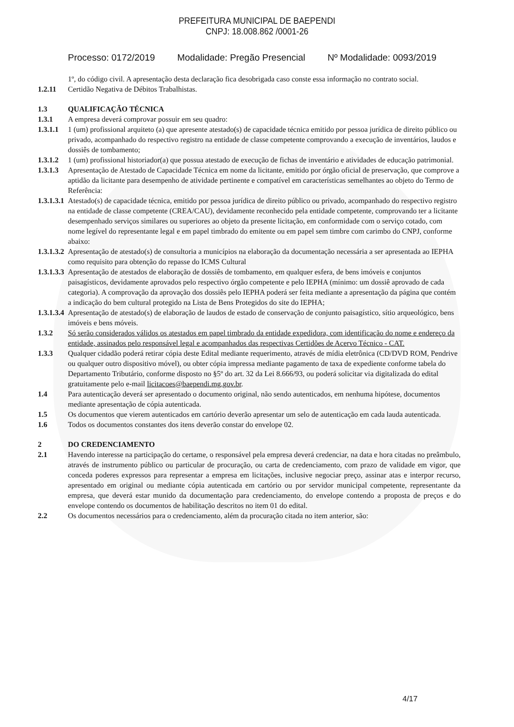PREFEITURA MUNICIPAL DE BAEPENDI
CNPJ: 18.008.862 /0001-26
Processo: 0172/2019 Modalidade: Pregão Presencial Nº Modalidade: 0093/2019
1º, do código civil. A apresentação desta declaração fica desobrigada caso conste essa informação no contrato social.
1.2.11 Certidão Negativa de Débitos Trabalhistas.
1.3 QUALIFICAÇÃO TÉCNICA
1.3.1 A empresa deverá comprovar possuir em seu quadro:
1.3.1.1 1 (um) profissional arquiteto (a) que apresente atestado(s) de capacidade técnica emitido por pessoa jurídica de direito público ou privado, acompanhado do respectivo registro na entidade de classe competente comprovando a execução de inventários, laudos e dossiês de tombamento;
1.3.1.2 1 (um) profissional historiador(a) que possua atestado de execução de fichas de inventário e atividades de educação patrimonial.
1.3.1.3 Apresentação de Atestado de Capacidade Técnica em nome da licitante, emitido por órgão oficial de preservação, que comprove a aptidão da licitante para desempenho de atividade pertinente e compatível em características semelhantes ao objeto do Termo de Referência:
1.3.1.3.1 Atestado(s) de capacidade técnica, emitido por pessoa jurídica de direito público ou privado, acompanhado do respectivo registro na entidade de classe competente (CREA/CAU), devidamente reconhecido pela entidade competente, comprovando ter a licitante desempenhado serviços similares ou superiores ao objeto da presente licitação, em conformidade com o serviço cotado, com nome legível do representante legal e em papel timbrado do emitente ou em papel sem timbre com carimbo do CNPJ, conforme abaixo:
1.3.1.3.2 Apresentação de atestado(s) de consultoria a municípios na elaboração da documentação necessária a ser apresentada ao IEPHA como requisito para obtenção do repasse do ICMS Cultural
1.3.1.3.3 Apresentação de atestados de elaboração de dossiês de tombamento, em qualquer esfera, de bens imóveis e conjuntos paisagísticos, devidamente aprovados pelo respectivo órgão competente e pelo IEPHA (mínimo: um dossiê aprovado de cada categoria). A comprovação da aprovação dos dossiês pelo IEPHA poderá ser feita mediante a apresentação da página que contém a indicação do bem cultural protegido na Lista de Bens Protegidos do site do IEPHA;
1.3.1.3.4 Apresentação de atestado(s) de elaboração de laudos de estado de conservação de conjunto paisagístico, sítio arqueológico, bens imóveis e bens móveis.
1.3.2 Só serão considerados válidos os atestados em papel timbrado da entidade expedidora, com identificação do nome e endereço da entidade, assinados pelo responsável legal e acompanhados das respectivas Certidões de Acervo Técnico - CAT.
1.3.3 Qualquer cidadão poderá retirar cópia deste Edital mediante requerimento, através de mídia eletrônica (CD/DVD ROM, Pendrive ou qualquer outro dispositivo móvel), ou obter cópia impressa mediante pagamento de taxa de expediente conforme tabela do Departamento Tributário, conforme disposto no §5º do art. 32 da Lei 8.666/93, ou poderá solicitar via digitalizada do edital gratuitamente pelo e-mail licitacoes@baependi.mg.gov.br.
1.4 Para autenticação deverá ser apresentado o documento original, não sendo autenticados, em nenhuma hipótese, documentos mediante apresentação de cópia autenticada.
1.5 Os documentos que vierem autenticados em cartório deverão apresentar um selo de autenticação em cada lauda autenticada.
1.6 Todos os documentos constantes dos itens deverão constar do envelope 02.
2 DO CREDENCIAMENTO
2.1 Havendo interesse na participação do certame, o responsável pela empresa deverá credenciar, na data e hora citadas no preâmbulo, através de instrumento público ou particular de procuração, ou carta de credenciamento, com prazo de validade em vigor, que conceda poderes expressos para representar a empresa em licitações, inclusive negociar preço, assinar atas e interpor recurso, apresentado em original ou mediante cópia autenticada em cartório ou por servidor municipal competente, representante da empresa, que deverá estar munido da documentação para credenciamento, do envelope contendo a proposta de preços e do envelope contendo os documentos de habilitação descritos no item 01 do edital.
2.2 Os documentos necessários para o credenciamento, além da procuração citada no item anterior, são:
4/17